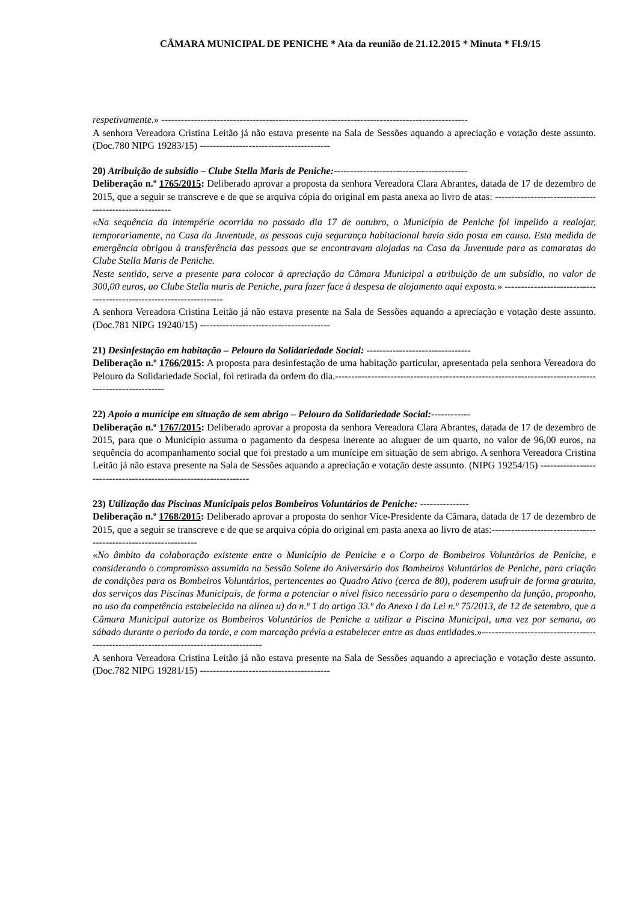CÂMARA MUNICIPAL DE PENICHE * Ata da reunião de 21.12.2015 * Minuta * Fl.9/15
respetivamente.» ----------------------------------------------------------------------------------------------
A senhora Vereadora Cristina Leitão já não estava presente na Sala de Sessões aquando a apreciação e votação deste assunto. (Doc.780 NIPG 19283/15) ----------------------------------------
20) Atribuição de subsídio – Clube Stella Maris de Peniche:-----------------------------------------
Deliberação n.º 1765/2015: Deliberado aprovar a proposta da senhora Vereadora Clara Abrantes, datada de 17 de dezembro de 2015, que a seguir se transcreve e de que se arquiva cópia do original em pasta anexa ao livro de atas: -------------------------------------------------------
«Na sequência da intempérie ocorrida no passado dia 17 de outubro, o Município de Peniche foi impelido a realojar, temporariamente, na Casa da Juventude, as pessoas cuja segurança habitacional havia sido posta em causa. Esta medida de emergência obrigou à transferência das pessoas que se encontravam alojadas na Casa da Juventude para as camaratas do Clube Stella Maris de Peniche.
Neste sentido, serve a presente para colocar à apreciação da Câmara Municipal a atribuição de um subsídio, no valor de 300,00 euros, ao Clube Stella maris de Peniche, para fazer face à despesa de alojamento aqui exposta.» --------------------------------------------------------------------
A senhora Vereadora Cristina Leitão já não estava presente na Sala de Sessões aquando a apreciação e votação deste assunto. (Doc.781 NIPG 19240/15) ----------------------------------------
21) Desinfestação em habitação – Pelouro da Solidariedade Social: --------------------------------
Deliberação n.º 1766/2015: A proposta para desinfestação de uma habitação particular, apresentada pela senhora Vereadora do Pelouro da Solidariedade Social, foi retirada da ordem do dia.------------------------------------------------------------------------------------------------------
22) Apoio a munícipe em situação de sem abrigo – Pelouro da Solidariedade Social:------------
Deliberação n.º 1767/2015: Deliberado aprovar a proposta da senhora Vereadora Clara Abrantes, datada de 17 de dezembro de 2015, para que o Município assuma o pagamento da despesa inerente ao aluguer de um quarto, no valor de 96,00 euros, na sequência do acompanhamento social que foi prestado a um munícipe em situação de sem abrigo. A senhora Vereadora Cristina Leitão já não estava presente na Sala de Sessões aquando a apreciação e votação deste assunto. (NIPG 19254/15) -----------------------------------------------------------------
23) Utilização das Piscinas Municipais pelos Bombeiros Voluntários de Peniche: ---------------
Deliberação n.º 1768/2015: Deliberado aprovar a proposta do senhor Vice-Presidente da Câmara, datada de 17 de dezembro de 2015, que a seguir se transcreve e de que se arquiva cópia do original em pasta anexa ao livro de atas:----------------------------------------------------------------
«No âmbito da colaboração existente entre o Município de Peniche e o Corpo de Bombeiros Voluntários de Peniche, e considerando o compromisso assumido na Sessão Solene do Aniversário dos Bombeiros Voluntários de Peniche, para criação de condições para os Bombeiros Voluntários, pertencentes ao Quadro Ativo (cerca de 80), poderem usufruir de forma gratuita, dos serviços das Piscinas Municipais, de forma a potenciar o nível físico necessário para o desempenho da função, proponho, no uso da competência estabelecida na alínea u) do n.º 1 do artigo 33.º do Anexo I da Lei n.º 75/2013, de 12 de setembro, que a Câmara Municipal autorize os Bombeiros Voluntários de Peniche a utilizar a Piscina Municipal, uma vez por semana, ao sábado durante o período da tarde, e com marcação prévia a estabelecer entre as duas entidades.»---------------------------------------------------------------------------------------
A senhora Vereadora Cristina Leitão já não estava presente na Sala de Sessões aquando a apreciação e votação deste assunto. (Doc.782 NIPG 19281/15) ----------------------------------------